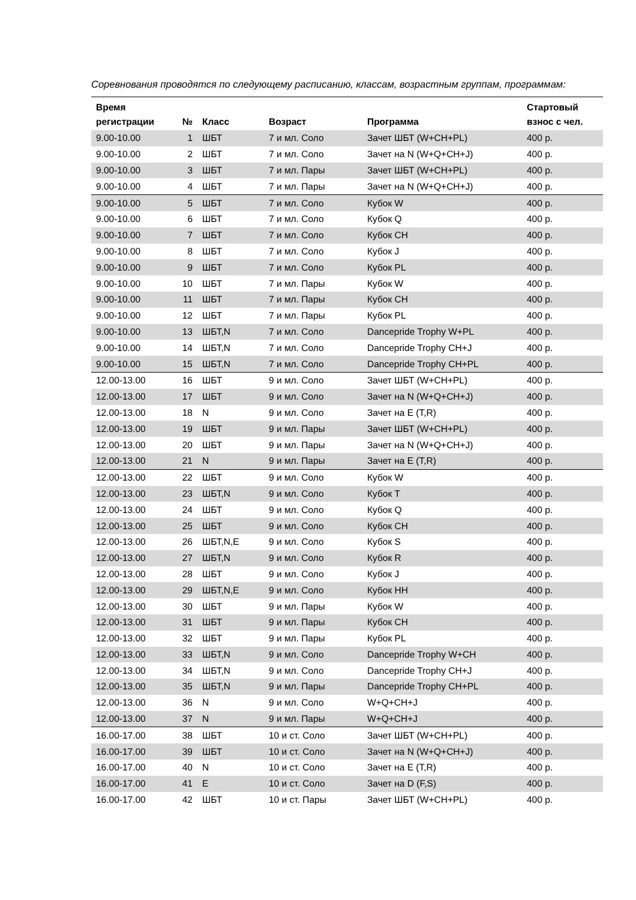Соревнования проводятся по следующему расписанию, классам, возрастным группам, программам:
| Время регистрации | № | Класс | Возраст | Программа | Стартовый взнос с чел. |
| --- | --- | --- | --- | --- | --- |
| 9.00-10.00 | 1 | ШБТ | 7 и мл. Соло | Зачет ШБТ (W+CH+PL) | 400 р. |
| 9.00-10.00 | 2 | ШБТ | 7 и мл. Соло | Зачет на N (W+Q+CH+J) | 400 р. |
| 9.00-10.00 | 3 | ШБТ | 7 и мл. Пары | Зачет ШБТ (W+CH+PL) | 400 р. |
| 9.00-10.00 | 4 | ШБТ | 7 и мл. Пары | Зачет на N (W+Q+CH+J) | 400 р. |
| 9.00-10.00 | 5 | ШБТ | 7 и мл. Соло | Кубок W | 400 р. |
| 9.00-10.00 | 6 | ШБТ | 7 и мл. Соло | Кубок Q | 400 р. |
| 9.00-10.00 | 7 | ШБТ | 7 и мл. Соло | Кубок CH | 400 р. |
| 9.00-10.00 | 8 | ШБТ | 7 и мл. Соло | Кубок J | 400 р. |
| 9.00-10.00 | 9 | ШБТ | 7 и мл. Соло | Кубок PL | 400 р. |
| 9.00-10.00 | 10 | ШБТ | 7 и мл. Пары | Кубок W | 400 р. |
| 9.00-10.00 | 11 | ШБТ | 7 и мл. Пары | Кубок CH | 400 р. |
| 9.00-10.00 | 12 | ШБТ | 7 и мл. Пары | Кубок PL | 400 р. |
| 9.00-10.00 | 13 | ШБТ,N | 7 и мл. Соло | Dancepride Trophy W+PL | 400 р. |
| 9.00-10.00 | 14 | ШБТ,N | 7 и мл. Соло | Dancepride Trophy CH+J | 400 р. |
| 9.00-10.00 | 15 | ШБТ,N | 7 и мл. Соло | Dancepride Trophy CH+PL | 400 р. |
| 12.00-13.00 | 16 | ШБТ | 9 и мл. Соло | Зачет ШБТ (W+CH+PL) | 400 р. |
| 12.00-13.00 | 17 | ШБТ | 9 и мл. Соло | Зачет на N (W+Q+CH+J) | 400 р. |
| 12.00-13.00 | 18 | N | 9 и мл. Соло | Зачет на E (T,R) | 400 р. |
| 12.00-13.00 | 19 | ШБТ | 9 и мл. Пары | Зачет ШБТ (W+CH+PL) | 400 р. |
| 12.00-13.00 | 20 | ШБТ | 9 и мл. Пары | Зачет на N (W+Q+CH+J) | 400 р. |
| 12.00-13.00 | 21 | N | 9 и мл. Пары | Зачет на E (T,R) | 400 р. |
| 12.00-13.00 | 22 | ШБТ | 9 и мл. Соло | Кубок W | 400 р. |
| 12.00-13.00 | 23 | ШБТ,N | 9 и мл. Соло | Кубок T | 400 р. |
| 12.00-13.00 | 24 | ШБТ | 9 и мл. Соло | Кубок Q | 400 р. |
| 12.00-13.00 | 25 | ШБТ | 9 и мл. Соло | Кубок CH | 400 р. |
| 12.00-13.00 | 26 | ШБТ,N,E | 9 и мл. Соло | Кубок S | 400 р. |
| 12.00-13.00 | 27 | ШБТ,N | 9 и мл. Соло | Кубок R | 400 р. |
| 12.00-13.00 | 28 | ШБТ | 9 и мл. Соло | Кубок J | 400 р. |
| 12.00-13.00 | 29 | ШБТ,N,E | 9 и мл. Соло | Кубок HH | 400 р. |
| 12.00-13.00 | 30 | ШБТ | 9 и мл. Пары | Кубок W | 400 р. |
| 12.00-13.00 | 31 | ШБТ | 9 и мл. Пары | Кубок CH | 400 р. |
| 12.00-13.00 | 32 | ШБТ | 9 и мл. Пары | Кубок PL | 400 р. |
| 12.00-13.00 | 33 | ШБТ,N | 9 и мл. Соло | Dancepride Trophy W+CH | 400 р. |
| 12.00-13.00 | 34 | ШБТ,N | 9 и мл. Соло | Dancepride Trophy CH+J | 400 р. |
| 12.00-13.00 | 35 | ШБТ,N | 9 и мл. Пары | Dancepride Trophy CH+PL | 400 р. |
| 12.00-13.00 | 36 | N | 9 и мл. Соло | W+Q+CH+J | 400 р. |
| 12.00-13.00 | 37 | N | 9 и мл. Пары | W+Q+CH+J | 400 р. |
| 16.00-17.00 | 38 | ШБТ | 10 и ст. Соло | Зачет ШБТ (W+CH+PL) | 400 р. |
| 16.00-17.00 | 39 | ШБТ | 10 и ст. Соло | Зачет на N (W+Q+CH+J) | 400 р. |
| 16.00-17.00 | 40 | N | 10 и ст. Соло | Зачет на E (T,R) | 400 р. |
| 16.00-17.00 | 41 | E | 10 и ст. Соло | Зачет на D (F,S) | 400 р. |
| 16.00-17.00 | 42 | ШБТ | 10 и ст. Пары | Зачет ШБТ (W+CH+PL) | 400 р. |